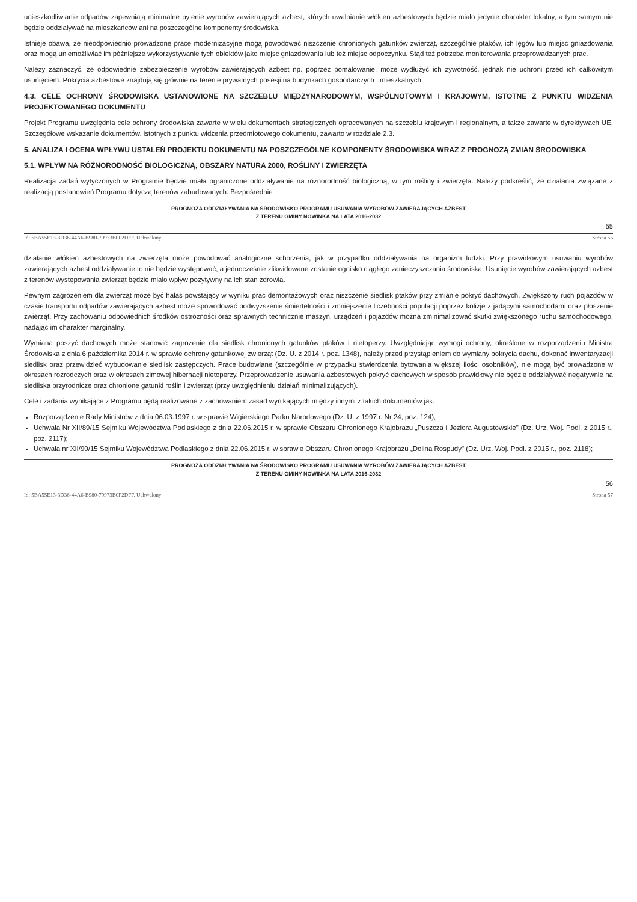unieszkodliwianie odpadów zapewniają minimalne pylenie wyrobów zawierających azbest, których uwalnianie włókien azbestowych będzie miało jedynie charakter lokalny, a tym samym nie będzie oddziaływać na mieszkańców ani na poszczególne komponenty środowiska.
Istnieje obawa, że nieodpowiednio prowadzone prace modernizacyjne mogą powodować niszczenie chronionych gatunków zwierząt, szczególnie ptaków, ich lęgów lub miejsc gniazdowania oraz mogą uniemożliwiać im późniejsze wykorzystywanie tych obiektów jako miejsc gniazdowania lub też miejsc odpoczynku. Stąd też potrzeba monitorowania przeprowadzanych prac.
Należy zaznaczyć, że odpowiednie zabezpieczenie wyrobów zawierających azbest np. poprzez pomalowanie, może wydłużyć ich żywotność, jednak nie uchroni przed ich całkowitym usunięciem. Pokrycia azbestowe znajdują się głównie na terenie prywatnych posesji na budynkach gospodarczych i mieszkalnych.
4.3. CELE OCHRONY ŚRODOWISKA USTANOWIONE NA SZCZEBLU MIĘDZYNARODOWYM, WSPÓLNOTOWYM I KRAJOWYM, ISTOTNE Z PUNKTU WIDZENIA PROJEKTOWANEGO DOKUMENTU
Projekt Programu uwzględnia cele ochrony środowiska zawarte w wielu dokumentach strategicznych opracowanych na szczeblu krajowym i regionalnym, a także zawarte w dyrektywach UE. Szczegółowe wskazanie dokumentów, istotnych z punktu widzenia przedmiotowego dokumentu, zawarto w rozdziale 2.3.
5. ANALIZA I OCENA WPŁYWU USTALEŃ PROJEKTU DOKUMENTU NA POSZCZEGÓLNE KOMPONENTY ŚRODOWISKA WRAZ Z PROGNOZĄ ZMIAN ŚRODOWISKA
5.1. WPŁYW NA RÓŻNORODNOŚĆ BIOLOGICZNĄ, OBSZARY NATURA 2000, ROŚLINY I ZWIERZĘTA
Realizacja zadań wytyczonych w Programie będzie miała ograniczone oddziaływanie na różnorodność biologiczną, w tym rośliny i zwierzęta. Należy podkreślić, że działania związane z realizacją postanowień Programu dotyczą terenów zabudowanych. Bezpośrednie
PROGNOZA ODDZIAŁYWANIA NA ŚRODOWISKO PROGRAMU USUWANIA WYROBÓW ZAWIERAJĄCYCH AZBEST
Z TERENU GMINY NOWINKA NA LATA 2016-2032
55
Id: 5BA55E13-3D36-44A6-B980-79973B0F2DFF. Uchwalony Strona 56
działanie włókien azbestowych na zwierzęta może powodować analogiczne schorzenia, jak w przypadku oddziaływania na organizm ludzki. Przy prawidłowym usuwaniu wyrobów zawierających azbest oddziaływanie to nie będzie występować, a jednocześnie zlikwidowane zostanie ognisko ciągłego zanieczyszczania środowiska. Usunięcie wyrobów zawierających azbest z terenów występowania zwierząt będzie miało wpływ pozytywny na ich stan zdrowia.
Pewnym zagrożeniem dla zwierząt może być hałas powstający w wyniku prac demontażowych oraz niszczenie siedlisk ptaków przy zmianie pokryć dachowych. Zwiększony ruch pojazdów w czasie transportu odpadów zawierających azbest może spowodować podwyższenie śmiertelności i zmniejszenie liczebności populacji poprzez kolizje z jadącymi samochodami oraz płoszenie zwierząt. Przy zachowaniu odpowiednich środków ostrożności oraz sprawnych technicznie maszyn, urządzeń i pojazdów można zminimalizować skutki zwiększonego ruchu samochodowego, nadając im charakter marginalny.
Wymiana poszyć dachowych może stanowić zagrożenie dla siedlisk chronionych gatunków ptaków i nietoperzy. Uwzględniając wymogi ochrony, określone w rozporządzeniu Ministra Środowiska z dnia 6 października 2014 r. w sprawie ochrony gatunkowej zwierząt (Dz. U. z 2014 r. poz. 1348), należy przed przystąpieniem do wymiany pokrycia dachu, dokonać inwentaryzacji siedlisk oraz przewidzieć wybudowanie siedlisk zastępczych. Prace budowlane (szczególnie w przypadku stwierdzenia bytowania większej ilości osobników), nie mogą być prowadzone w okresach rozrodczych oraz w okresach zimowej hibernacji nietoperzy. Przeprowadzenie usuwania azbestowych pokryć dachowych w sposób prawidłowy nie będzie oddziaływać negatywnie na siedliska przyrodnicze oraz chronione gatunki roślin i zwierząt (przy uwzględnieniu działań minimalizujących).
Cele i zadania wynikające z Programu będą realizowane z zachowaniem zasad wynikających między innymi z takich dokumentów jak:
Rozporządzenie Rady Ministrów z dnia 06.03.1997 r. w sprawie Wigierskiego Parku Narodowego (Dz. U. z 1997 r. Nr 24, poz. 124);
Uchwała Nr XII/89/15 Sejmiku Województwa Podlaskiego z dnia 22.06.2015 r. w sprawie Obszaru Chronionego Krajobrazu „Puszcza i Jeziora Augustowskie" (Dz. Urz. Woj. Podl. z 2015 r., poz. 2117);
Uchwała nr XII/90/15 Sejmiku Województwa Podlaskiego z dnia 22.06.2015 r. w sprawie Obszaru Chronionego Krajobrazu „Dolina Rospudy" (Dz. Urz. Woj. Podl. z 2015 r., poz. 2118);
PROGNOZA ODDZIAŁYWANIA NA ŚRODOWISKO PROGRAMU USUWANIA WYROBÓW ZAWIERAJĄCYCH AZBEST
Z TERENU GMINY NOWINKA NA LATA 2016-2032
56
Id: 5BA55E13-3D36-44A6-B980-79973B0F2DFF. Uchwalony Strona 57